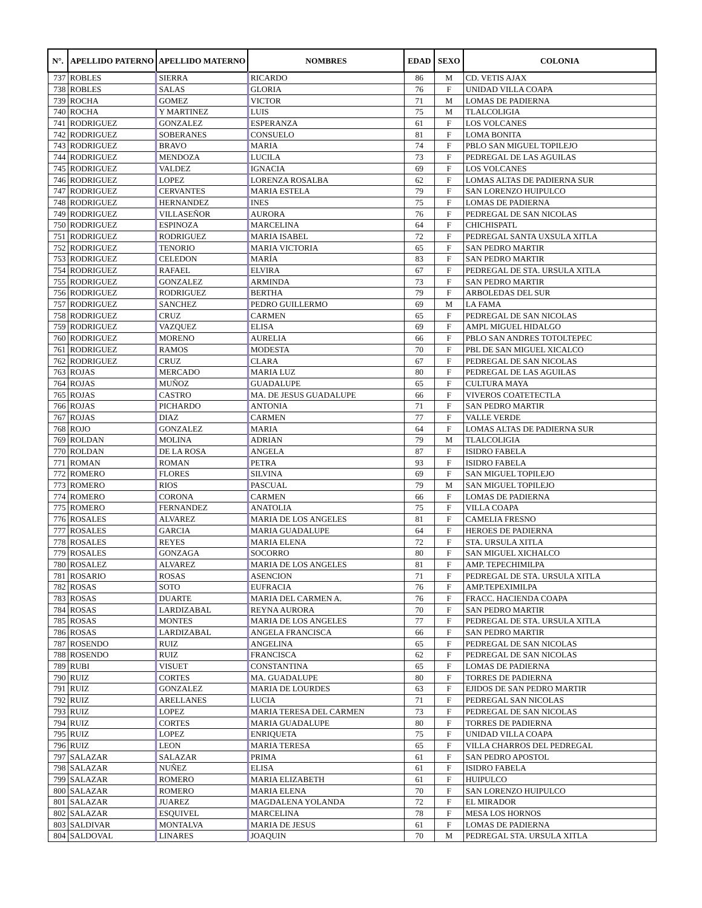| N°. | APELLIDO PATERNO | APELLIDO MATERNO | NOMBRES | EDAD | SEXO | COLONIA |
| --- | --- | --- | --- | --- | --- | --- |
| 737 | ROBLES | SIERRA | RICARDO | 86 | M | CD. VETIS AJAX |
| 738 | ROBLES | SALAS | GLORIA | 76 | F | UNIDAD VILLA COAPA |
| 739 | ROCHA | GOMEZ | VICTOR | 71 | M | LOMAS DE PADIERNA |
| 740 | ROCHA | Y MARTINEZ | LUIS | 75 | M | TLALCOLIGIA |
| 741 | RODRIGUEZ | GONZALEZ | ESPERANZA | 61 | F | LOS VOLCANES |
| 742 | RODRIGUEZ | SOBERANES | CONSUELO | 81 | F | LOMA BONITA |
| 743 | RODRIGUEZ | BRAVO | MARIA | 74 | F | PBLO SAN MIGUEL TOPILEJO |
| 744 | RODRIGUEZ | MENDOZA | LUCILA | 73 | F | PEDREGAL DE LAS AGUILAS |
| 745 | RODRIGUEZ | VALDEZ | IGNACIA | 69 | F | LOS VOLCANES |
| 746 | RODRIGUEZ | LOPEZ | LORENZA ROSALBA | 62 | F | LOMAS ALTAS DE PADIERNA SUR |
| 747 | RODRIGUEZ | CERVANTES | MARIA ESTELA | 79 | F | SAN LORENZO HUIPULCO |
| 748 | RODRIGUEZ | HERNANDEZ | INES | 75 | F | LOMAS DE PADIERNA |
| 749 | RODRIGUEZ | VILLASEÑOR | AURORA | 76 | F | PEDREGAL DE SAN NICOLAS |
| 750 | RODRIGUEZ | ESPINOZA | MARCELINA | 64 | F | CHICHISPATL |
| 751 | RODRIGUEZ | RODRIGUEZ | MARIA ISABEL | 72 | F | PEDREGAL SANTA UXSULA XITLA |
| 752 | RODRIGUEZ | TENORIO | MARIA VICTORIA | 65 | F | SAN PEDRO MARTIR |
| 753 | RODRIGUEZ | CELEDON | MARÍA | 83 | F | SAN PEDRO MARTIR |
| 754 | RODRIGUEZ | RAFAEL | ELVIRA | 67 | F | PEDREGAL DE STA. URSULA XITLA |
| 755 | RODRIGUEZ | GONZALEZ | ARMINDA | 73 | F | SAN PEDRO MARTIR |
| 756 | RODRIGUEZ | RODRIGUEZ | BERTHA | 79 | F | ARBOLEDAS DEL SUR |
| 757 | RODRIGUEZ | SANCHEZ | PEDRO GUILLERMO | 69 | M | LA FAMA |
| 758 | RODRIGUEZ | CRUZ | CARMEN | 65 | F | PEDREGAL DE SAN NICOLAS |
| 759 | RODRIGUEZ | VAZQUEZ | ELISA | 69 | F | AMPL MIGUEL HIDALGO |
| 760 | RODRIGUEZ | MORENO | AURELIA | 66 | F | PBLO SAN ANDRES TOTOLTEPEC |
| 761 | RODRIGUEZ | RAMOS | MODESTA | 70 | F | PBL DE SAN MIGUEL XICALCO |
| 762 | RODRIGUEZ | CRUZ | CLARA | 67 | F | PEDREGAL DE SAN NICOLAS |
| 763 | ROJAS | MERCADO | MARIA LUZ | 80 | F | PEDREGAL DE LAS AGUILAS |
| 764 | ROJAS | MUÑOZ | GUADALUPE | 65 | F | CULTURA MAYA |
| 765 | ROJAS | CASTRO | MA. DE JESUS GUADALUPE | 66 | F | VIVEROS COATETECTLA |
| 766 | ROJAS | PICHARDO | ANTONIA | 71 | F | SAN PEDRO MARTIR |
| 767 | ROJAS | DIAZ | CARMEN | 77 | F | VALLE VERDE |
| 768 | ROJO | GONZALEZ | MARIA | 64 | F | LOMAS ALTAS DE PADIERNA SUR |
| 769 | ROLDAN | MOLINA | ADRIAN | 79 | M | TLALCOLIGIA |
| 770 | ROLDAN | DE LA ROSA | ANGELA | 87 | F | ISIDRO FABELA |
| 771 | ROMAN | ROMAN | PETRA | 93 | F | ISIDRO FABELA |
| 772 | ROMERO | FLORES | SILVINA | 69 | F | SAN MIGUEL TOPILEJO |
| 773 | ROMERO | RIOS | PASCUAL | 79 | M | SAN MIGUEL TOPILEJO |
| 774 | ROMERO | CORONA | CARMEN | 66 | F | LOMAS DE PADIERNA |
| 775 | ROMERO | FERNANDEZ | ANATOLIA | 75 | F | VILLA COAPA |
| 776 | ROSALES | ALVAREZ | MARIA DE LOS ANGELES | 81 | F | CAMELIA FRESNO |
| 777 | ROSALES | GARCIA | MARIA GUADALUPE | 64 | F | HEROES DE PADIERNA |
| 778 | ROSALES | REYES | MARIA ELENA | 72 | F | STA. URSULA XITLA |
| 779 | ROSALES | GONZAGA | SOCORRO | 80 | F | SAN MIGUEL XICHALCO |
| 780 | ROSALEZ | ALVAREZ | MARIA DE LOS ANGELES | 81 | F | AMP. TEPECHIMILPA |
| 781 | ROSARIO | ROSAS | ASENCION | 71 | F | PEDREGAL DE STA. URSULA XITLA |
| 782 | ROSAS | SOTO | EUFRACIA | 76 | F | AMP.TEPEXIMILPA |
| 783 | ROSAS | DUARTE | MARIA DEL CARMEN A. | 76 | F | FRACC. HACIENDA COAPA |
| 784 | ROSAS | LARDIZABAL | REYNA AURORA | 70 | F | SAN PEDRO MARTIR |
| 785 | ROSAS | MONTES | MARIA DE LOS ANGELES | 77 | F | PEDREGAL DE STA. URSULA XITLA |
| 786 | ROSAS | LARDIZABAL | ANGELA FRANCISCA | 66 | F | SAN PEDRO MARTIR |
| 787 | ROSENDO | RUIZ | ANGELINA | 65 | F | PEDREGAL DE SAN NICOLAS |
| 788 | ROSENDO | RUIZ | FRANCISCA | 62 | F | PEDREGAL DE SAN NICOLAS |
| 789 | RUBI | VISUET | CONSTANTINA | 65 | F | LOMAS DE PADIERNA |
| 790 | RUIZ | CORTES | MA. GUADALUPE | 80 | F | TORRES DE PADIERNA |
| 791 | RUIZ | GONZALEZ | MARIA DE LOURDES | 63 | F | EJIDOS DE SAN PEDRO MARTIR |
| 792 | RUIZ | ARELLANES | LUCIA | 71 | F | PEDREGAL SAN NICOLAS |
| 793 | RUIZ | LOPEZ | MARIA TERESA DEL CARMEN | 73 | F | PEDREGAL DE SAN NICOLAS |
| 794 | RUIZ | CORTES | MARIA GUADALUPE | 80 | F | TORRES DE PADIERNA |
| 795 | RUIZ | LOPEZ | ENRIQUETA | 75 | F | UNIDAD VILLA COAPA |
| 796 | RUIZ | LEON | MARIA TERESA | 65 | F | VILLA CHARROS DEL PEDREGAL |
| 797 | SALAZAR | SALAZAR | PRIMA | 61 | F | SAN PEDRO APOSTOL |
| 798 | SALAZAR | NUÑEZ | ELISA | 61 | F | ISIDRO FABELA |
| 799 | SALAZAR | ROMERO | MARIA ELIZABETH | 61 | F | HUIPULCO |
| 800 | SALAZAR | ROMERO | MARIA ELENA | 70 | F | SAN LORENZO HUIPULCO |
| 801 | SALAZAR | JUAREZ | MAGDALENA YOLANDA | 72 | F | EL MIRADOR |
| 802 | SALAZAR | ESQUIVEL | MARCELINA | 78 | F | MESA LOS HORNOS |
| 803 | SALDIVAR | MONTALVA | MARIA DE JESUS | 61 | F | LOMAS DE PADIERNA |
| 804 | SALDOVAL | LINARES | JOAQUIN | 70 | M | PEDREGAL STA. URSULA XITLA |